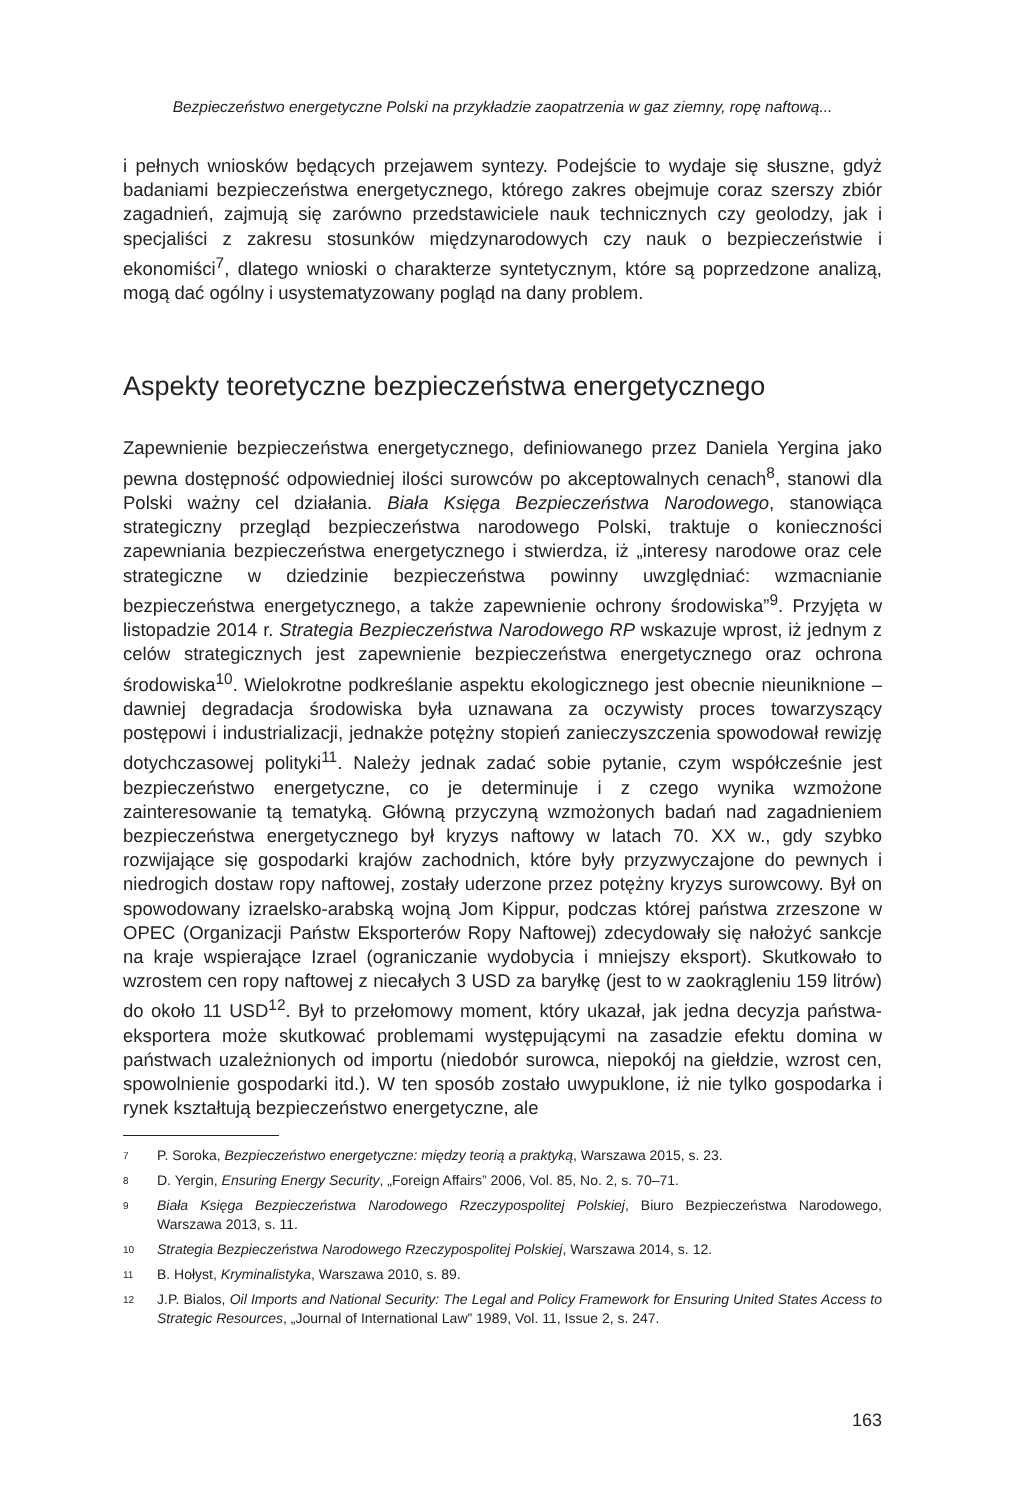Bezpieczeństwo energetyczne Polski na przykładzie zaopatrzenia w gaz ziemny, ropę naftową...
i pełnych wniosków będących przejawem syntezy. Podejście to wydaje się słuszne, gdyż badaniami bezpieczeństwa energetycznego, którego zakres obejmuje coraz szerszy zbiór zagadnień, zajmują się zarówno przedstawiciele nauk technicznych czy geolodzy, jak i specjaliści z zakresu stosunków międzynarodowych czy nauk o bezpieczeństwie i ekonomiści<sup>7</sup>, dlatego wnioski o charakterze syntetycznym, które są poprzedzone analizą, mogą dać ogólny i usystematyzowany pogląd na dany problem.
Aspekty teoretyczne bezpieczeństwa energetycznego
Zapewnienie bezpieczeństwa energetycznego, definiowanego przez Daniela Yergina jako pewna dostępność odpowiedniej ilości surowców po akceptowalnych cenach<sup>8</sup>, stanowi dla Polski ważny cel działania. Biała Księga Bezpieczeństwa Narodowego, stanowiąca strategiczny przegląd bezpieczeństwa narodowego Polski, traktuje o konieczności zapewniania bezpieczeństwa energetycznego i stwierdza, iż „interesy narodowe oraz cele strategiczne w dziedzinie bezpieczeństwa powinny uwzględniać: wzmacnianie bezpieczeństwa energetycznego, a także zapewnienie ochrony środowiska”<sup>9</sup>. Przyjęta w listopadzie 2014 r. Strategia Bezpieczeństwa Narodowego RP wskazuje wprost, iż jednym z celów strategicznych jest zapewnienie bezpieczeństwa energetycznego oraz ochrona środowiska<sup>10</sup>. Wielokrotne podkreślanie aspektu ekologicznego jest obecnie nieuniknione –dawniej degradacja środowiska była uznawana za oczywisty proces towarzyszący postępowi i industrializacji, jednakże potężny stopień zanieczyszczenia spowodował rewizję dotychczasowej polityki<sup>11</sup>. Należy jednak zadać sobie pytanie, czym współcześnie jest bezpieczeństwo energetyczne, co je determinuje i z czego wynika wzmożone zainteresowanie tą tematyką. Główną przyczyną wzmożonych badań nad zagadnieniem bezpieczeństwa energetycznego był kryzys naftowy w latach 70. XX w., gdy szybko rozwijające się gospodarki krajów zachodnich, które były przyzwyczajone do pewnych i niedrogich dostaw ropy naftowej, zostały uderzone przez potężny kryzys surowcowy. Był on spowodowany izraelsko-arabską wojną Jom Kippur, podczas której państwa zrzeszone w OPEC (Organizacji Państw Eksporterów Ropy Naftowej) zdecydowały się nałożyć sankcje na kraje wspierające Izrael (ograniczanie wydobycia i mniejszy eksport). Skutkowało to wzrostem cen ropy naftowej z niecałych 3 USD za baryłkę (jest to w zaokrągleniu 159 litrów) do około 11 USD<sup>12</sup>. Był to przełomowy moment, który ukazał, jak jedna decyzja państwa-eksportera może skutkować problemami występującymi na zasadzie efektu domina w państwach uzależnionych od importu (niedobór surowca, niepokój na giełdzie, wzrost cen, spowolnienie gospodarki itd.). W ten sposób zostało uwypuklone, iż nie tylko gospodarka i rynek kształtują bezpieczeństwo energetyczne, ale
7 P. Soroka, Bezpieczeństwo energetyczne: między teorią a praktyką, Warszawa 2015, s. 23.
8 D. Yergin, Ensuring Energy Security, „Foreign Affairs” 2006, Vol. 85, No. 2, s. 70–71.
9 Biała Księga Bezpieczeństwa Narodowego Rzeczypospolitej Polskiej, Biuro Bezpieczeństwa Narodowego, Warszawa 2013, s. 11.
10 Strategia Bezpieczeństwa Narodowego Rzeczypospolitej Polskiej, Warszawa 2014, s. 12.
11 B. Hołyst, Kryminalistyka, Warszawa 2010, s. 89.
12 J.P. Bialos, Oil Imports and National Security: The Legal and Policy Framework for Ensuring United States Access to Strategic Resources, „Journal of International Law” 1989, Vol. 11, Issue 2, s. 247.
163